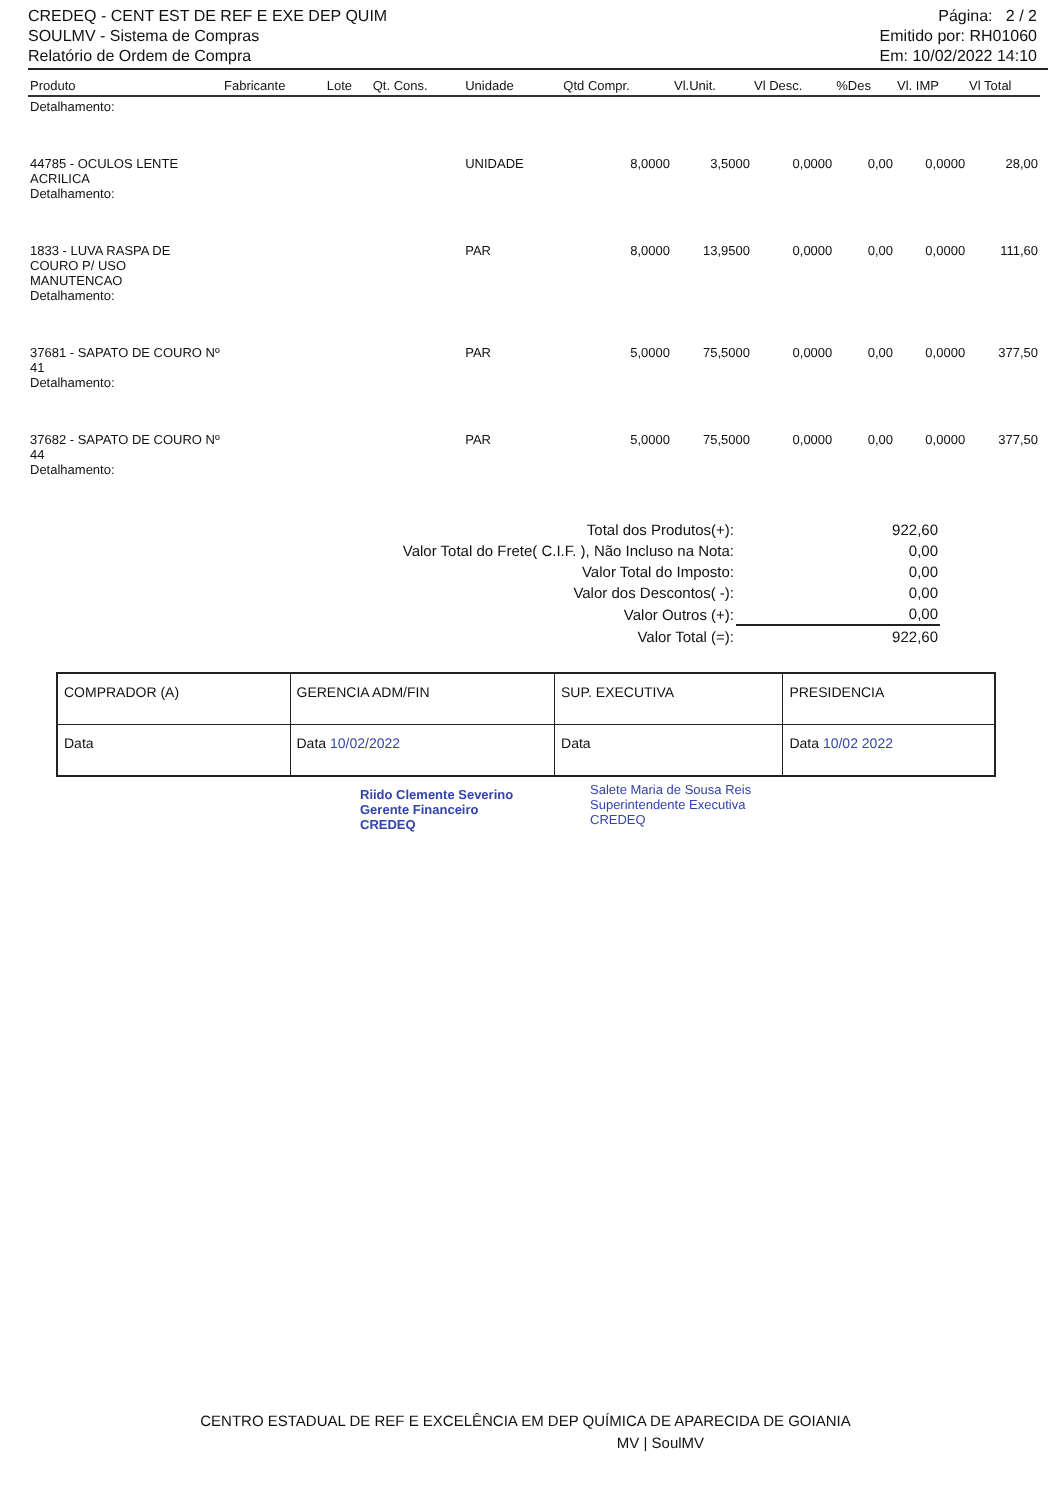CREDEQ - CENT EST DE REF E EXE DEP QUIM
SOULMV - Sistema de Compras
Relatório de Ordem de Compra
Página: 2 / 2
Emitido por: RH01060
Em: 10/02/2022 14:10
| Produto | Fabricante | Lote | Qt. Cons. | Unidade | Qtd Compr. | Vl.Unit. | Vl Desc. | %Des | Vl. IMP | Vl Total |
| --- | --- | --- | --- | --- | --- | --- | --- | --- | --- | --- |
| Detalhamento: | | | | | | | | | | |
| 44785 - OCULOS LENTE ACRILICA Detalhamento: | | | | UNIDADE | 8,0000 | 3,5000 | 0,0000 | 0,00 | 0,0000 | 28,00 |
| 1833 - LUVA RASPA DE COURO P/ USO MANUTENCAO Detalhamento: | | | | PAR | 8,0000 | 13,9500 | 0,0000 | 0,00 | 0,0000 | 111,60 |
| 37681 - SAPATO DE COURO Nº 41 Detalhamento: | | | | PAR | 5,0000 | 75,5000 | 0,0000 | 0,00 | 0,0000 | 377,50 |
| 37682 - SAPATO DE COURO Nº 44 Detalhamento: | | | | PAR | 5,0000 | 75,5000 | 0,0000 | 0,00 | 0,0000 | 377,50 |
| Total dos Produtos(+): | 922,60 |
| Valor Total do Frete( C.I.F. ), Não Incluso na Nota: | 0,00 |
| Valor Total do Imposto: | 0,00 |
| Valor dos Descontos( -): | 0,00 |
| Valor Outros (+): | 0,00 |
| Valor Total (=): | 922,60 |
| COMPRADOR (A) | GERENCIA ADM/FIN | SUP. EXECUTIVA | PRESIDENCIA |
| Data | Data 10/02/2022 | Data | Data 10/02 2022 |
Riido Clemente Severino
Gerente Financeiro
CREDEQ
Salete Maria de Sousa Reis
Superintendente Executiva
CREDEQ
CENTRO ESTADUAL DE REF E EXCELÊNCIA EM DEP QUÍMICA DE APARECIDA DE GOIANIA
MV | SoulMV